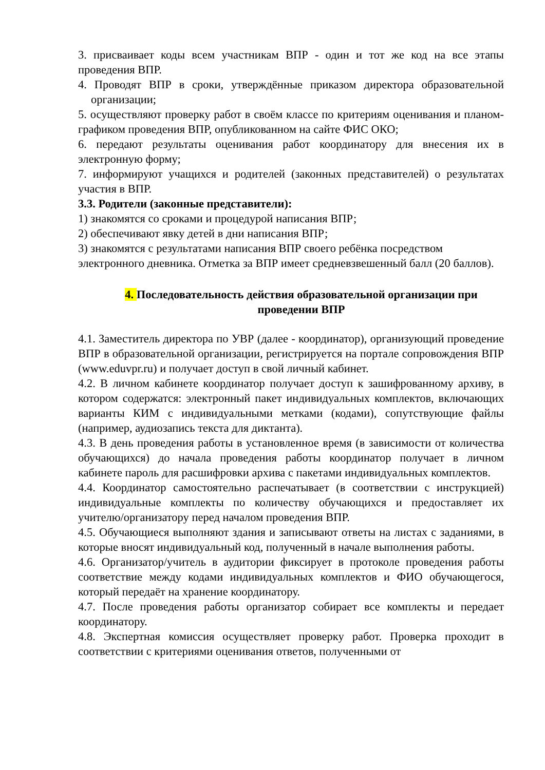3. присваивает коды всем участникам ВПР - один и тот же код на все этапы проведения ВПР.
4. Проводят ВПР в сроки, утверждённые приказом директора образовательной организации;
5. осуществляют проверку работ в своём классе по критериям оценивания и планом-графиком проведения ВПР, опубликованном на сайте ФИС ОКО;
6. передают результаты оценивания работ координатору для внесения их в электронную форму;
7. информируют учащихся и родителей (законных представителей) о результатах участия в ВПР.
3.3. Родители (законные представители):
1) знакомятся со сроками и процедурой написания ВПР;
2) обеспечивают явку детей в дни написания ВПР;
3) знакомятся с результатами написания ВПР своего ребёнка посредством электронного дневника. Отметка за ВПР имеет средневзвешенный балл (20 баллов).
4. Последовательность действия образовательной организации при проведении ВПР
4.1. Заместитель директора по УВР (далее - координатор), организующий проведение ВПР в образовательной организации, регистрируется на портале сопровождения ВПР (www.eduvpr.ru) и получает доступ в свой личный кабинет.
4.2. В личном кабинете координатор получает доступ к зашифрованному архиву, в котором содержатся: электронный пакет индивидуальных комплектов, включающих варианты КИМ с индивидуальными метками (кодами), сопутствующие файлы (например, аудиозапись текста для диктанта).
4.3. В день проведения работы в установленное время (в зависимости от количества обучающихся) до начала проведения работы координатор получает в личном кабинете пароль для расшифровки архива с пакетами индивидуальных комплектов.
4.4. Координатор самостоятельно распечатывает (в соответствии с инструкцией) индивидуальные комплекты по количеству обучающихся и предоставляет их учителю/организатору перед началом проведения ВПР.
4.5. Обучающиеся выполняют здания и записывают ответы на листах с заданиями, в которые вносят индивидуальный код, полученный в начале выполнения работы.
4.6. Организатор/учитель в аудитории фиксирует в протоколе проведения работы соответствие между кодами индивидуальных комплектов и ФИО обучающегося, который передаёт на хранение координатору.
4.7. После проведения работы организатор собирает все комплекты и передает координатору.
4.8. Экспертная комиссия осуществляет проверку работ. Проверка проходит в соответствии с критериями оценивания ответов, полученными от